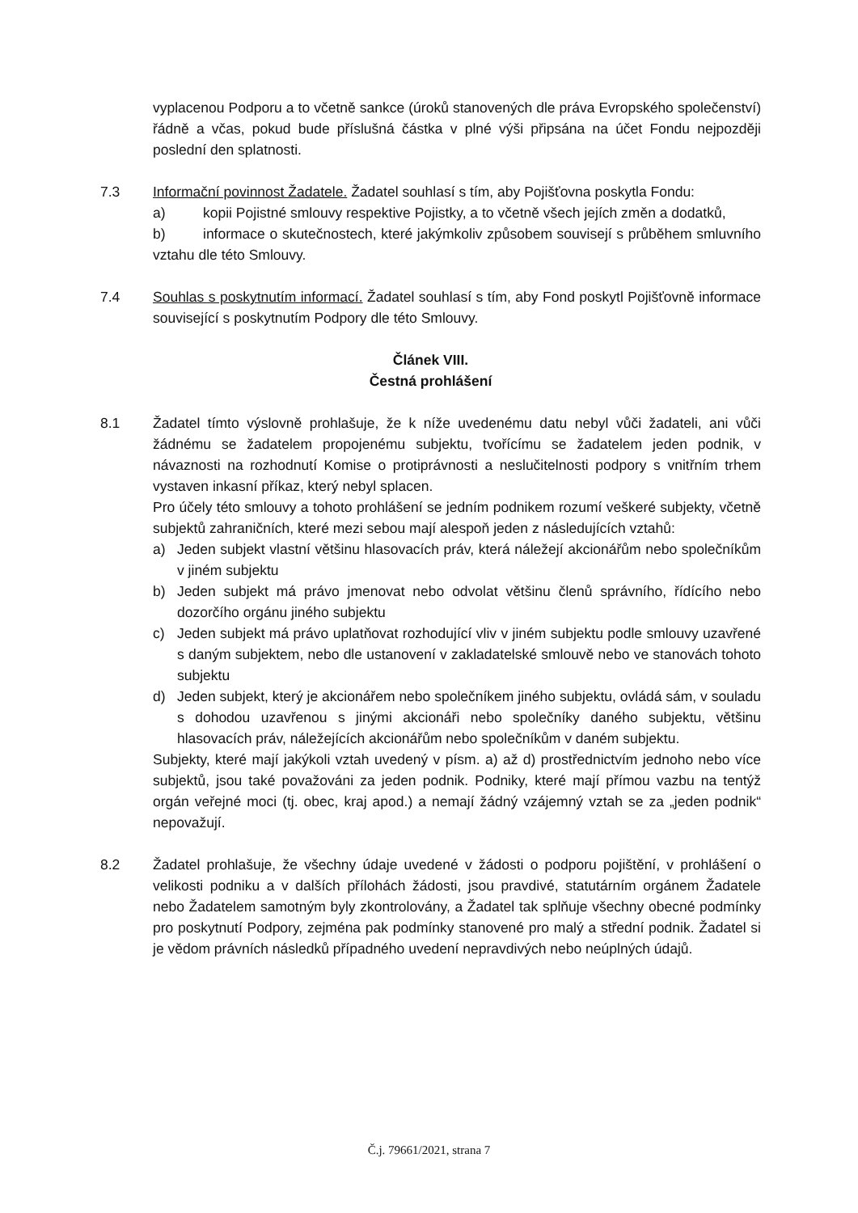vyplacenou Podporu a to včetně sankce (úroků stanovených dle práva Evropského společenství) řádně a včas, pokud bude příslušná částka v plné výši připsána na účet Fondu nejpozději poslední den splatnosti.
7.3 Informační povinnost Žadatele. Žadatel souhlasí s tím, aby Pojišťovna poskytla Fondu:
a) kopii Pojistné smlouvy respektive Pojistky, a to včetně všech jejích změn a dodatků,
b) informace o skutečnostech, které jakýmkoliv způsobem souvisejí s průběhem smluvního vztahu dle této Smlouvy.
7.4 Souhlas s poskytnutím informací. Žadatel souhlasí s tím, aby Fond poskytl Pojišťovně informace související s poskytnutím Podpory dle této Smlouvy.
Článek VIII.
Čestná prohlášení
8.1 Žadatel tímto výslovně prohlašuje, že k níže uvedenému datu nebyl vůči žadateli, ani vůči žádnému se žadatelem propojenému subjektu, tvořícímu se žadatelem jeden podnik, v návaznosti na rozhodnutí Komise o protiprávnosti a neslučitelnosti podpory s vnitřním trhem vystaven inkasní příkaz, který nebyl splacen.
Pro účely této smlouvy a tohoto prohlášení se jedním podnikem rozumí veškeré subjekty, včetně subjektů zahraničních, které mezi sebou mají alespoň jeden z následujících vztahů:
a) Jeden subjekt vlastní většinu hlasovacích práv, která náležejí akcionářům nebo společníkům v jiném subjektu
b) Jeden subjekt má právo jmenovat nebo odvolat většinu členů správního, řídícího nebo dozorčího orgánu jiného subjektu
c) Jeden subjekt má právo uplatňovat rozhodující vliv v jiném subjektu podle smlouvy uzavřené s daným subjektem, nebo dle ustanovení v zakladatelské smlouvě nebo ve stanovách tohoto subjektu
d) Jeden subjekt, který je akcionářem nebo společníkem jiného subjektu, ovládá sám, v souladu s dohodou uzavřenou s jinými akcionáři nebo společníky daného subjektu, většinu hlasovacích práv, náležejících akcionářům nebo společníkům v daném subjektu.
Subjekty, které mají jakýkoli vztah uvedený v písm. a) až d) prostřednictvím jednoho nebo více subjektů, jsou také považováni za jeden podnik. Podniky, které mají přímou vazbu na tentýž orgán veřejné moci (tj. obec, kraj apod.) a nemají žádný vzájemný vztah se za „jeden podnik“ nepovažují.
8.2 Žadatel prohlašuje, že všechny údaje uvedené v žádosti o podporu pojištění, v prohlášení o velikosti podniku a v dalších přílohách žádosti, jsou pravdivé, statutárním orgánem Žadatele nebo Žadatelem samotným byly zkontrolovány, a Žadatel tak splňuje všechny obecné podmínky pro poskytnutí Podpory, zejména pak podmínky stanovené pro malý a střední podnik. Žadatel si je vědom právních následků případného uvedení nepravdivých nebo neúplných údajů.
Č.j. 79661/2021, strana 7